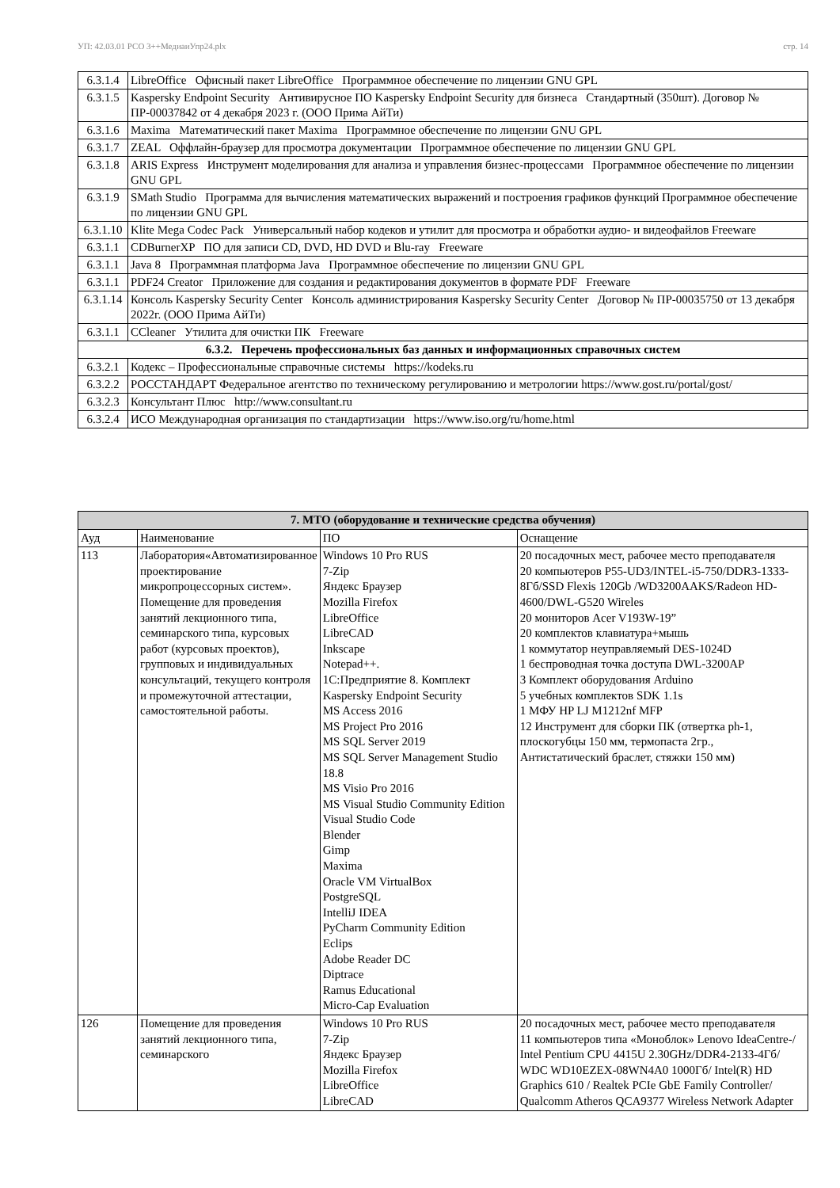УП: 42.03.01 РСО 3++МедиаиУпр24.plx стр. 14
| 6.3.1.4 | LibreOffice Офисный пакет LibreOffice Программное обеспечение по лицензии GNU GPL |
| 6.3.1.5 | Kaspersky Endpoint Security Антивирусное ПО Kaspersky Endpoint Security для бизнеса Стандартный (350шт). Договор № ПР-00037842 от 4 декабря 2023 г. (ООО Прима АйТи) |
| 6.3.1.6 | Maxima Математический пакет Maxima Программное обеспечение по лицензии GNU GPL |
| 6.3.1.7 | ZEAL Оффлайн-браузер для просмотра документации Программное обеспечение по лицензии GNU GPL |
| 6.3.1.8 | ARIS Express Инструмент моделирования для анализа и управления бизнес-процессами Программное обеспечение по лицензии GNU GPL |
| 6.3.1.9 | SMath Studio Программа для вычисления математических выражений и построения графиков функций Программное обеспечение по лицензии GNU GPL |
| 6.3.1.10 | Klite Mega Codec Pack Универсальный набор кодеков и утилит для просмотра и обработки аудио- и видеофайлов Freeware |
| 6.3.1.1 | CDBurnerXP ПО для записи CD, DVD, HD DVD и Blu-ray Freeware |
| 6.3.1.1 | Java 8 Программная платформа Java Программное обеспечение по лицензии GNU GPL |
| 6.3.1.1 | PDF24 Creator Приложение для создания и редактирования документов в формате PDF Freeware |
| 6.3.1.14 | Консоль Kaspersky Security Center Консоль администрирования Kaspersky Security Center Договор № ПР-00035750 от 13 декабря 2022г. (ООО Прима АйТи) |
| 6.3.1.1 | CCleaner Утилита для очистки ПК Freeware |
| 6.3.2. Перечень профессиональных баз данных и информационных справочных систем | |
| 6.3.2.1 | Кодекс – Профессиональные справочные системы https://kodeks.ru |
| 6.3.2.2 | РОССТАНДАРТ Федеральное агентство по техническому регулированию и метрологии https://www.gost.ru/portal/gost/ |
| 6.3.2.3 | Консультант Плюс http://www.consultant.ru |
| 6.3.2.4 | ИСО Международная организация по стандартизации https://www.iso.org/ru/home.html |
| 7. МТО (оборудование и технические средства обучения) | | | |
| --- | --- | --- | --- |
| Ауд | Наименование | ПО | Оснащение |
| 113 | Лаборатория«Автоматизированное проектирование микропроцессорных систем». Помещение для проведения занятий лекционного типа, семинарского типа, курсовых работ (курсовых проектов), групповых и индивидуальных консультаций, текущего контроля и промежуточной аттестации, самостоятельной работы. | Windows 10 Pro RUS 7-Zip Яндекс Браузер Mozilla Firefox LibreOffice LibreCAD Inkscape Notepad++. 1С:Предприятие 8. Комплект Kaspersky Endpoint Security MS Access 2016 MS Project Pro 2016 MS SQL Server 2019 MS SQL Server Management Studio 18.8 MS Visio Pro 2016 MS Visual Studio Community Edition Visual Studio Code Blender Gimp Maxima Oracle VM VirtualBox PostgreSQL IntelliJ IDEA PyCharm Community Edition Eclips Adobe Reader DC Diptrace Ramus Educational Micro-Cap Evaluation | 20 посадочных мест, рабочее место преподавателя 20 компьютеров P55-UD3/INTEL-i5-750/DDR3-1333-8Гб/SSD Flexis 120Gb /WD3200AAKS/Radeon HD-4600/DWL-G520 Wireles 20 мониторов Acer V193W-19” 20 комплектов клавиатура+мышь 1 коммутатор неуправляемый DES-1024D 1 беспроводная точка доступа DWL-3200AP 3 Комплект оборудования Arduino 5 учебных комплектов SDK 1.1s 1 МФУ HP LJ M1212nf MFP 12 Инструмент для сборки ПК (отвертка ph-1, плоскогубцы 150 мм, термопаста 2гр., Антистатический браслет, стяжки 150 мм) |
| 126 | Помещение для проведения занятий лекционного типа, семинарского | Windows 10 Pro RUS 7-Zip Яндекс Браузер Mozilla Firefox LibreOffice LibreCAD | 20 посадочных мест, рабочее место преподавателя 11 компьютеров типа «Моноблок» Lenovo IdeaCentre-/ Intel Pentium CPU 4415U 2.30GHz/DDR4-2133-4Гб/ WDC WD10EZEX-08WN4A0 1000Гб/ Intel(R) HD Graphics 610 / Realtek PCIe GbE Family Controller/ Qualcomm Atheros QCA9377 Wireless Network Adapter |